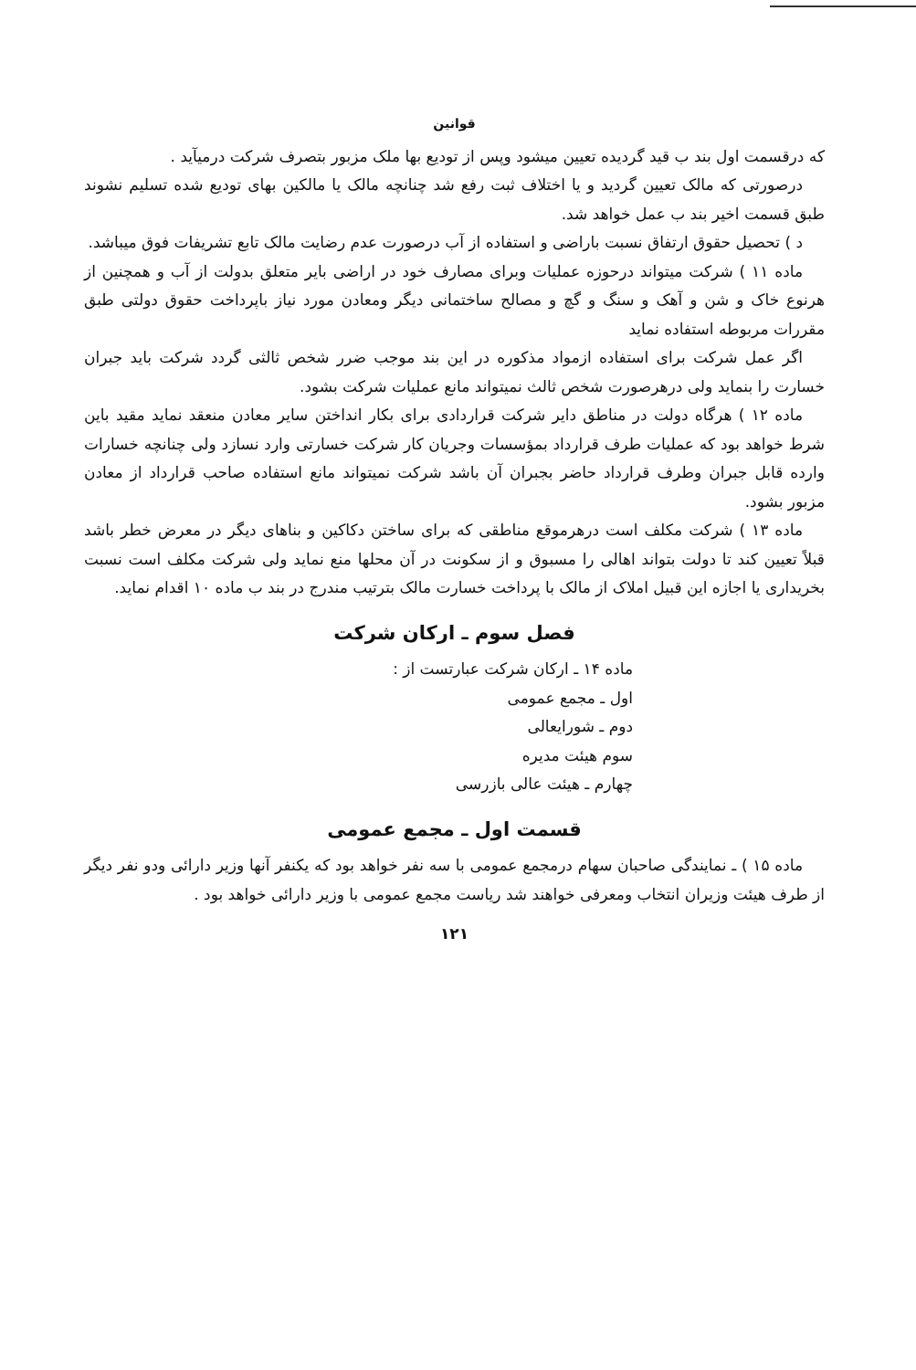قوانین
که درقسمت اول بند ب قید گردیده تعیین میشود وپس از تودیع بها ملک مزبور بتصرف شرکت درمیآید .
درصورتی که مالک تعیین گردید و یا اختلاف ثبت رفع شد چنانچه مالک یا مالکین بهای تودیع شده تسلیم نشوند طبق قسمت اخیر بند ب عمل خواهد شد.
د ) تحصیل حقوق ارتفاق نسبت باراضی و استفاده از آب درصورت عدم رضایت مالک تابع تشریفات فوق میباشد.
ماده ۱۱ ) شرکت میتواند درحوزه عملیات وبرای مصارف خود در اراضی بایر متعلق بدولت از آب و همچنین از هرنوع خاک و شن و آهک و سنگ و گچ و مصالح ساختمانی دیگر ومعادن مورد نیاز باپرداخت حقوق دولتی طبق مقررات مربوطه استفاده نماید
اگر عمل شرکت برای استفاده ازمواد مذکوره در این بند موجب ضرر شخص ثالثی گردد شرکت باید جبران خسارت را بنماید ولی درهرصورت شخص ثالث نمیتواند مانع عملیات شرکت بشود.
ماده ۱۲ ) هرگاه دولت در مناطق دایر شرکت قراردادی برای بکار انداختن سایر معادن منعقد نماید مقید باین شرط خواهد بود که عملیات طرف قرارداد بمؤسسات وجریان کار شرکت خسارتی وارد نسازد ولی چنانچه خسارات وارده قابل جبران وطرف قرارداد حاضر بجبران آن باشد شرکت نمیتواند مانع استفاده صاحب قرارداد از معادن مزبور بشود.
ماده ۱۳ ) شرکت مکلف است درهرموقع مناطقی که برای ساختن دکاکین و بناهای دیگر در معرض خطر باشد قبلاً تعیین کند تا دولت بتواند اهالی را مسبوق و از سکونت در آن محلها منع نماید ولی شرکت مکلف است نسبت بخریداری یا اجازه این قبیل املاک از مالک با پرداخت خسارت مالک بترتیب مندرج در بند ب ماده ۱۰ اقدام نماید.
فصل سوم ـ ارکان شرکت
ماده ۱۴ ـ ارکان شرکت عبارتست از :
اول ـ مجمع عمومی
دوم ـ شورایعالی
سوم هیئت مدیره
چهارم ـ هیئت عالی بازرسی
قسمت اول ـ مجمع عمومی
ماده ۱۵ ) ـ نمایندگی صاحبان سهام درمجمع عمومی با سه نفر خواهد بود که یکنفر آنها وزیر دارائی ودو نفر دیگر از طرف هیئت وزیران انتخاب ومعرفی خواهند شد ریاست مجمع عمومی با وزیر دارائی خواهد بود .
۱۲۱